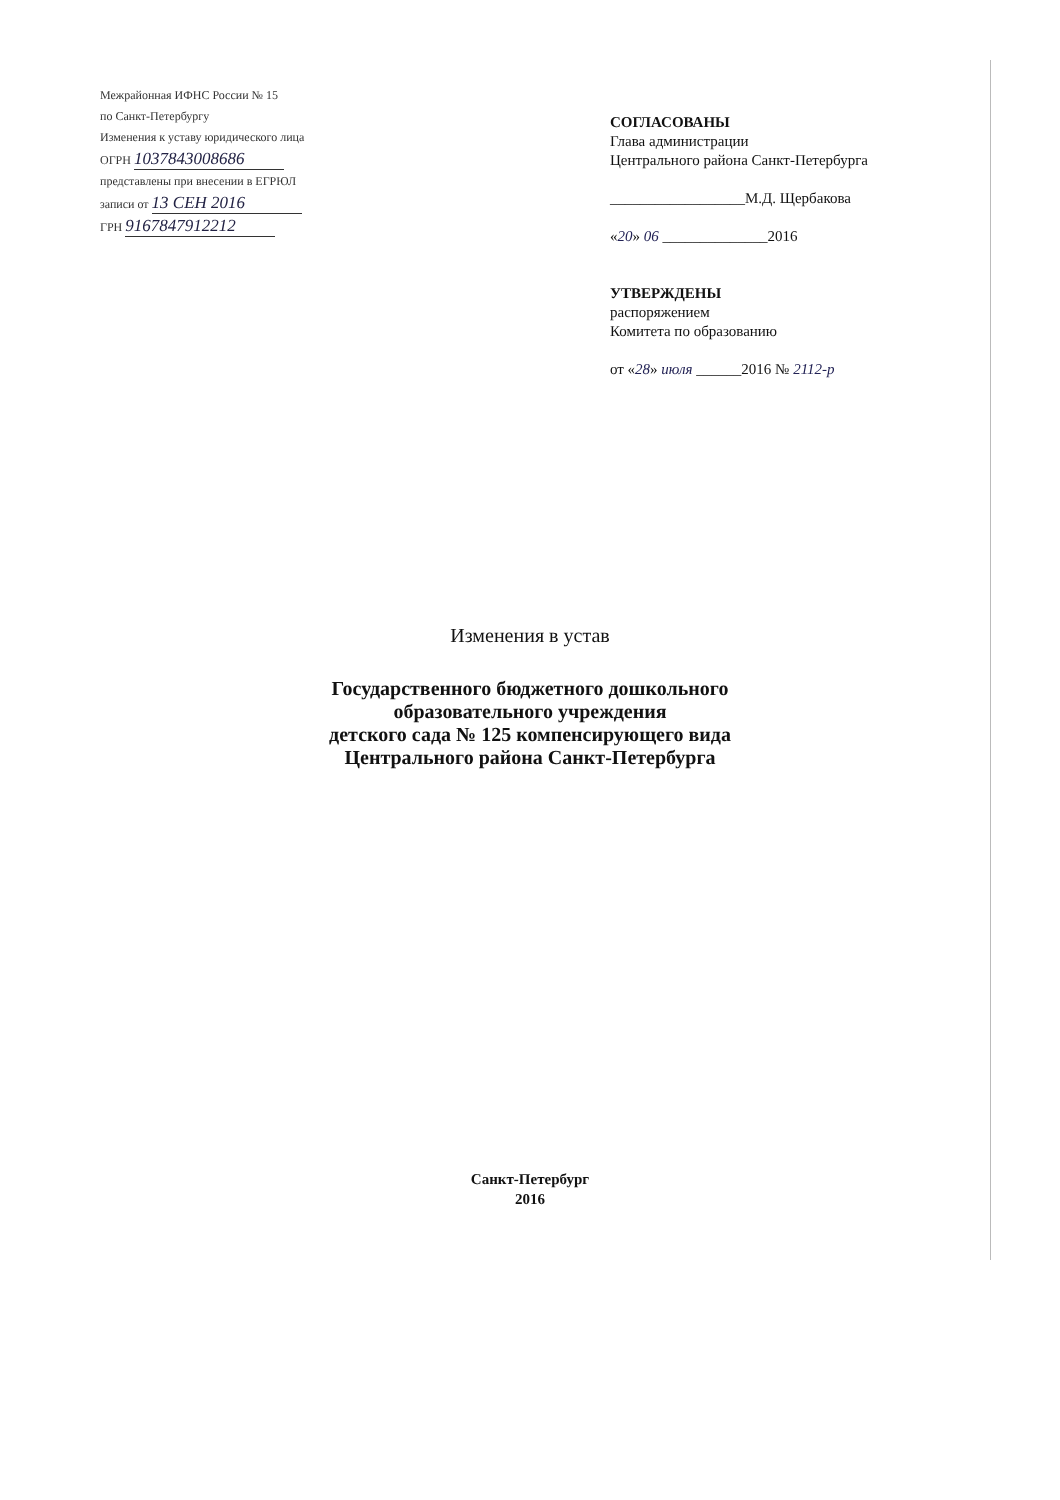Межрайонная ИФНС России № 15
по Санкт-Петербургу
Изменения к уставу юридического лица
ОГРН 1037843008686
представлены при внесении в ЕГРЮЛ
записи от 13 СЕН 2016
ГРН 9167847912212
СОГЛАСОВАНЫ
Глава администрации
Центрального района Санкт-Петербурга
__________________М.Д. Щербакова
«20» 06 ______________2016
УТВЕРЖДЕНЫ
распоряжением
Комитета по образованию
от «28» июля ______2016 № 2112-р
Изменения в устав
Государственного бюджетного дошкольного
образовательного учреждения
детского сада № 125 компенсирующего вида
Центрального района Санкт-Петербурга
Санкт-Петербург
2016